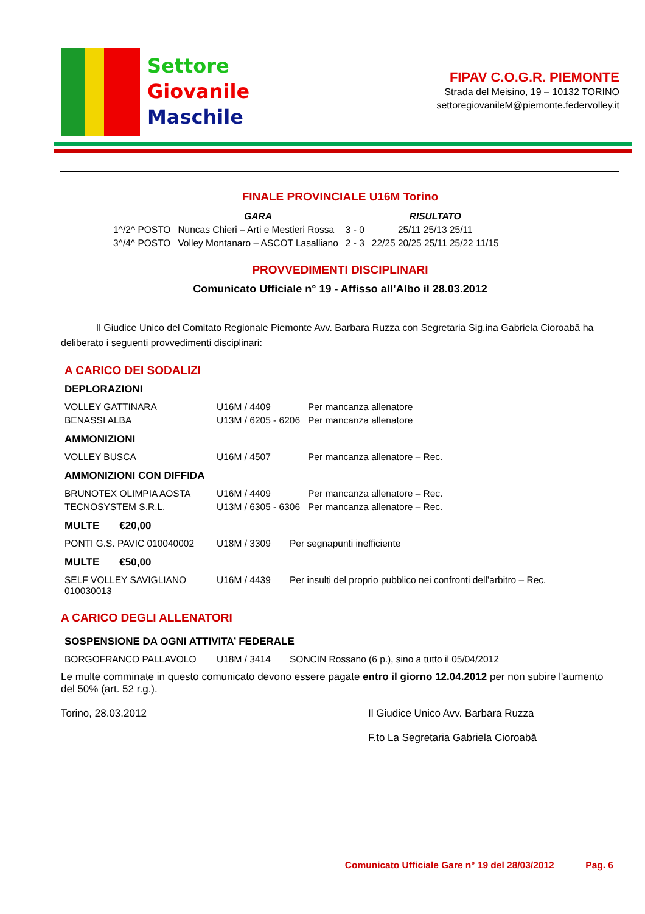Settore
Giovanile
Maschile
FIPAV C.O.G.R. PIEMONTE
Strada del Meisino, 19 – 10132 TORINO
settoregiovanileM@piemonte.federvolley.it
FINALE PROVINCIALE U16M Torino
| | GARA | | RISULTATO |
| 1^/2^ POSTO | Nuncas Chieri – Arti e Mestieri Rossa | 3 - 0 | 25/11 25/13 25/11 |
| 3^/4^ POSTO | Volley Montanaro – ASCOT Lasalliano | 2 - 3 | 22/25 20/25 25/11 25/22 11/15 |
PROVVEDIMENTI DISCIPLINARI
Comunicato Ufficiale n° 19 - Affisso all’Albo il 28.03.2012
Il Giudice Unico del Comitato Regionale Piemonte Avv. Barbara Ruzza con Segretaria Sig.ina Gabriela Cioroabă ha deliberato i seguenti provvedimenti disciplinari:
A CARICO DEI SODALIZI
DEPLORAZIONI
| VOLLEY GATTINARA | U16M / 4409 | Per mancanza allenatore |
| BENASSI ALBA | U13M / 6205 - 6206 | Per mancanza allenatore |
AMMONIZIONI
| VOLLEY BUSCA | U16M / 4507 | Per mancanza allenatore – Rec. |
AMMONIZIONI CON DIFFIDA
| BRUNOTEX OLIMPIA AOSTA | U16M / 4409 | Per mancanza allenatore – Rec. |
| TECNOSYSTEM S.R.L. | U13M / 6305 - 6306 | Per mancanza allenatore – Rec. |
MULTE €20,00
| PONTI G.S. PAVIC 010040002 | U18M / 3309 | Per segnapunti inefficiente |
MULTE €50,00
| SELF VOLLEY SAVIGLIANO 010030013 | U16M / 4439 | Per insulti del proprio pubblico nei confronti dell’arbitro – Rec. |
A CARICO DEGLI ALLENATORI
SOSPENSIONE DA OGNI ATTIVITA’ FEDERALE
| BORGOFRANCO PALLAVOLO | U18M / 3414 | SONCIN Rossano (6 p.), sino a tutto il 05/04/2012 |
Le multe comminate in questo comunicato devono essere pagate entro il giorno 12.04.2012 per non subire l'aumento del 50% (art. 52 r.g.).
Torino, 28.03.2012 Il Giudice Unico Avv. Barbara Ruzza
F.to La Segretaria Gabriela Cioroabă
Comunicato Ufficiale Gare n° 19 del 28/03/2012 Pag. 6